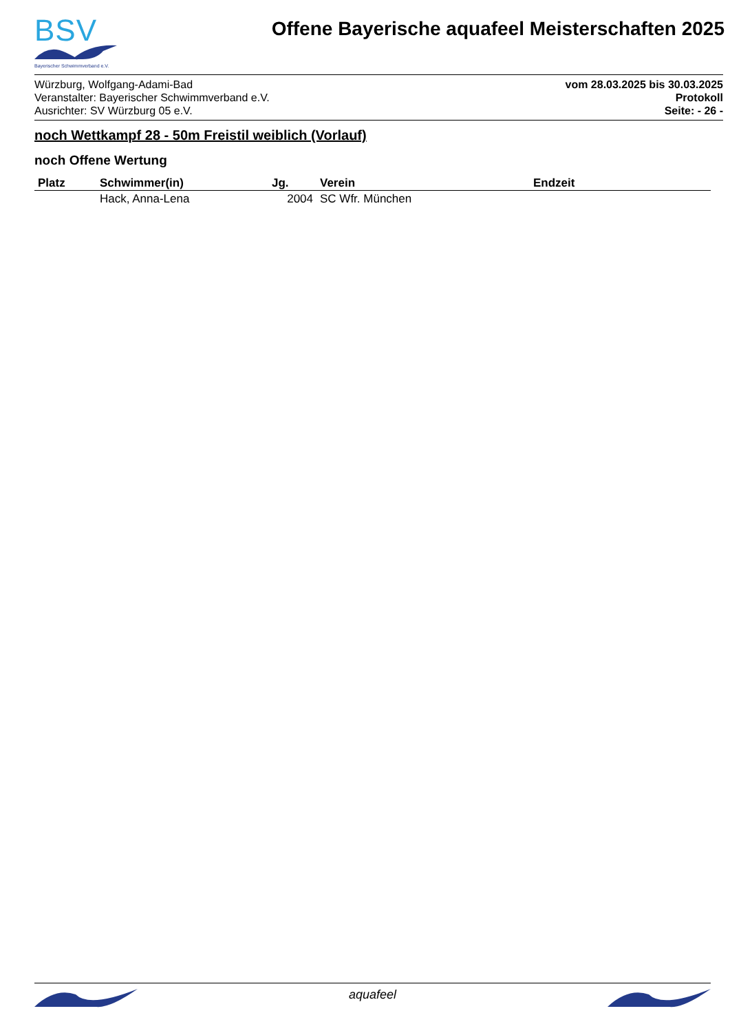BSV
Bayerischer Schwimmverband e.V.
Offene Bayerische aquafeel Meisterschaften 2025
Würzburg, Wolfgang-Adami-Bad
Veranstalter: Bayerischer Schwimmverband e.V.
Ausrichter: SV Würzburg 05 e.V.
vom 28.03.2025 bis 30.03.2025
Protokoll
Seite: - 26 -
noch Wettkampf 28 - 50m Freistil weiblich (Vorlauf)
noch Offene Wertung
| Platz | Schwimmer(in) | Jg. | Verein | Endzeit |
| --- | --- | --- | --- | --- |
| | Hack, Anna-Lena | 2004 | SC Wfr. München | |
aquafeel